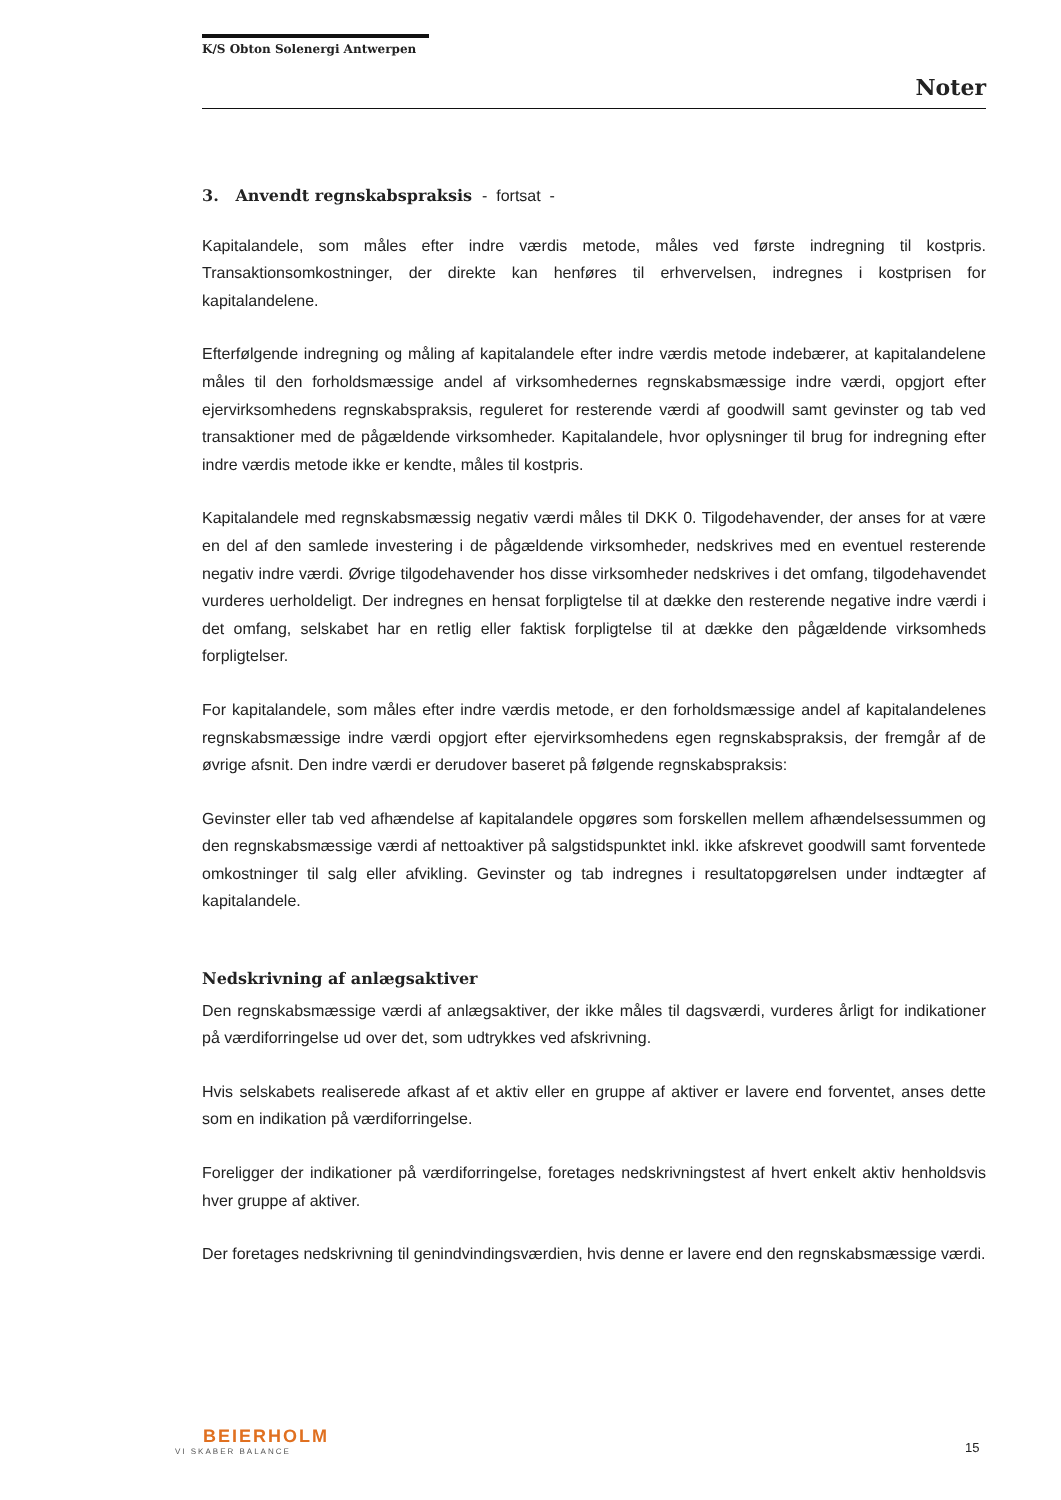K/S Obton Solenergi Antwerpen
Noter
3. Anvendt regnskabspraksis - fortsat -
Kapitalandele, som måles efter indre værdis metode, måles ved første indregning til kostpris. Transaktionsomkostninger, der direkte kan henføres til erhvervelsen, indregnes i kostprisen for kapitalandelene.
Efterfølgende indregning og måling af kapitalandele efter indre værdis metode indebærer, at kapitalandelene måles til den forholdsmæssige andel af virksomhedernes regnskabsmæssige indre værdi, opgjort efter ejervirksomhedens regnskabspraksis, reguleret for resterende værdi af goodwill samt gevinster og tab ved transaktioner med de pågældende virksomheder. Kapitalandele, hvor oplysninger til brug for indregning efter indre værdis metode ikke er kendte, måles til kostpris.
Kapitalandele med regnskabsmæssig negativ værdi måles til DKK 0. Tilgodehavender, der anses for at være en del af den samlede investering i de pågældende virksomheder, nedskrives med en eventuel resterende negativ indre værdi. Øvrige tilgodehavender hos disse virksomheder nedskrives i det omfang, tilgodehavendet vurderes uerholdeligt. Der indregnes en hensat forpligtelse til at dække den resterende negative indre værdi i det omfang, selskabet har en retlig eller faktisk forpligtelse til at dække den pågældende virksomheds forpligtelser.
For kapitalandele, som måles efter indre værdis metode, er den forholdsmæssige andel af kapitalandelenes regnskabsmæssige indre værdi opgjort efter ejervirksomhedens egen regnskabspraksis, der fremgår af de øvrige afsnit. Den indre værdi er derudover baseret på følgende regnskabspraksis:
Gevinster eller tab ved afhændelse af kapitalandele opgøres som forskellen mellem afhændelsessummen og den regnskabsmæssige værdi af nettoaktiver på salgstidspunktet inkl. ikke afskrevet goodwill samt forventede omkostninger til salg eller afvikling. Gevinster og tab indregnes i resultatopgørelsen under indtægter af kapitalandele.
Nedskrivning af anlægsaktiver
Den regnskabsmæssige værdi af anlægsaktiver, der ikke måles til dagsværdi, vurderes årligt for indikationer på værdiforringelse ud over det, som udtrykkes ved afskrivning.
Hvis selskabets realiserede afkast af et aktiv eller en gruppe af aktiver er lavere end forventet, anses dette som en indikation på værdiforringelse.
Foreligger der indikationer på værdiforringelse, foretages nedskrivningstest af hvert enkelt aktiv henholdsvis hver gruppe af aktiver.
Der foretages nedskrivning til genindvindingsværdien, hvis denne er lavere end den regnskabsmæssige værdi.
BEIERHOLM
VI SKABER BALANCE
15